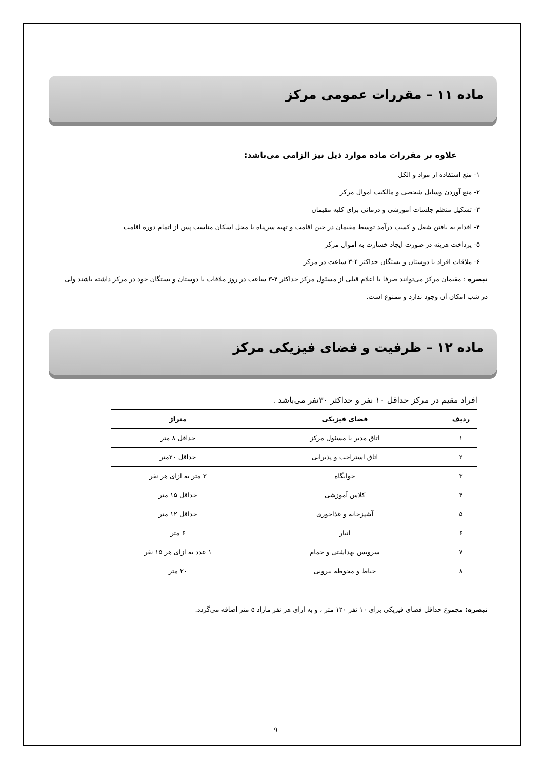ماده ۱۱ – مقررات عمومی مرکز
علاوه بر مقررات ماده موارد ذیل نیز الزامی می‌باشد:
۱- منع استفاده از مواد و الکل
۲- منع آوردن وسایل شخصی و مالکیت اموال مرکز
۳- تشکیل منظم جلسات آموزشی و درمانی برای کلیه مقیمان
۴- اقدام به یافتن شغل و کسب درآمد توسط مقیمان در حین اقامت و تهیه سرپناه یا محل اسکان مناسب پس از اتمام دوره اقامت
۵- پرداخت هزینه در صورت ایجاد خسارت به اموال مرکز
۶- ملاقات افراد با دوستان و بستگان حداکثر ۴-۳ ساعت در مرکز
تبصره : مقیمان مرکز می‌توانند صرفا با اعلام قبلی از مسئول مرکز حداکثر ۴-۳ ساعت در روز ملاقات با دوستان و بستگان خود در مرکز داشته باشند ولی در شب امکان آن وجود ندارد و ممنوع است.
ماده ۱۲ – ظرفیت و فضای فیزیکی مرکز
افراد مقیم در مرکز حداقل ۱۰ نفر و حداکثر ۳۰نفر می‌باشد .
| ردیف | فضای فیزیکی | متراژ |
| --- | --- | --- |
| ۱ | اتاق مدیر یا مسئول مرکز | حداقل ۸ متر |
| ۲ | اتاق استراحت و پذیرایی | حداقل ۲۰متر |
| ۳ | خوابگاه | ۳ متر به ازای هر نفر |
| ۴ | کلاس آموزشی | حداقل ۱۵ متر |
| ۵ | آشپزخانه و غذاخوری | حداقل ۱۲ متر |
| ۶ | انبار | ۶ متر |
| ۷ | سرویس بهداشتی و حمام | ۱ عدد به ازای هر ۱۵ نفر |
| ۸ | حیاط و محوطه بیرونی | ۲۰ متر |
تبصره: مجموع حداقل فضای فیزیکی برای ۱۰ نفر ۱۲۰ متر ، و به ازای هر نفر مازاد ۵ متر اضافه می‌گردد.
۹